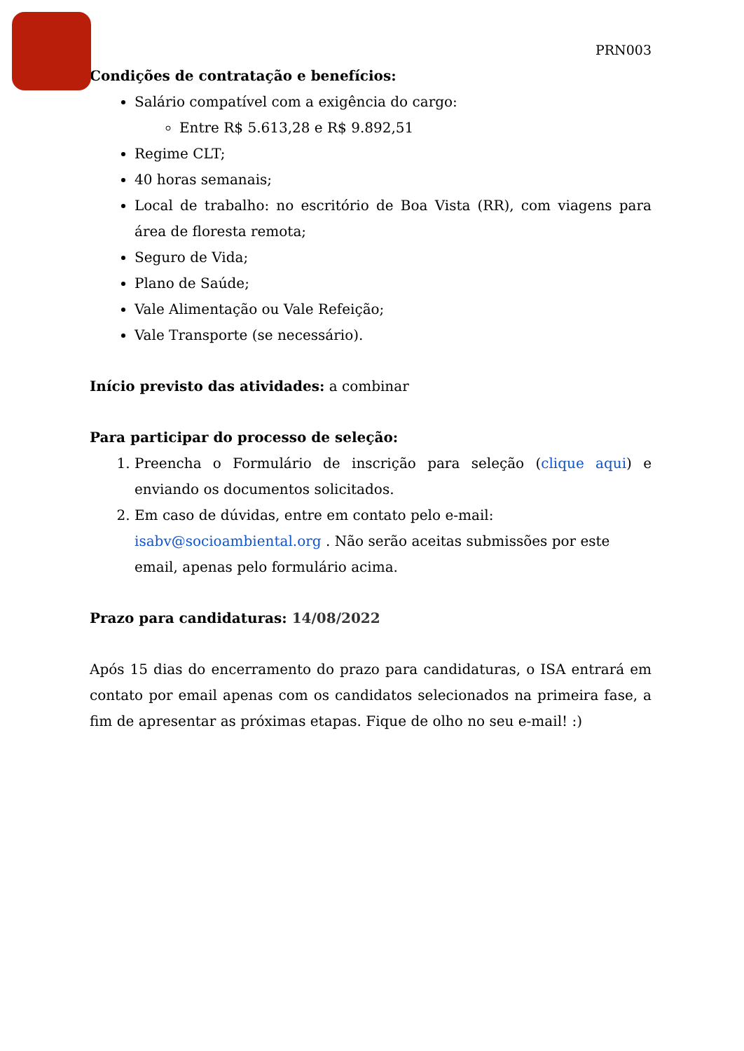PRN003
Condições de contratação e benefícios:
Salário compatível com a exigência do cargo:
Entre R$ 5.613,28 e R$ 9.892,51
Regime CLT;
40 horas semanais;
Local de trabalho: no escritório de Boa Vista (RR), com viagens para área de floresta remota;
Seguro de Vida;
Plano de Saúde;
Vale Alimentação ou Vale Refeição;
Vale Transporte (se necessário).
Início previsto das atividades: a combinar
Para participar do processo de seleção:
1. Preencha o Formulário de inscrição para seleção (clique aqui) e enviando os documentos solicitados.
2. Em caso de dúvidas, entre em contato pelo e-mail: isabv@socioambiental.org . Não serão aceitas submissões por este email, apenas pelo formulário acima.
Prazo para candidaturas: 14/08/2022
Após 15 dias do encerramento do prazo para candidaturas, o ISA entrará em contato por email apenas com os candidatos selecionados na primeira fase, a fim de apresentar as próximas etapas. Fique de olho no seu e-mail! :)